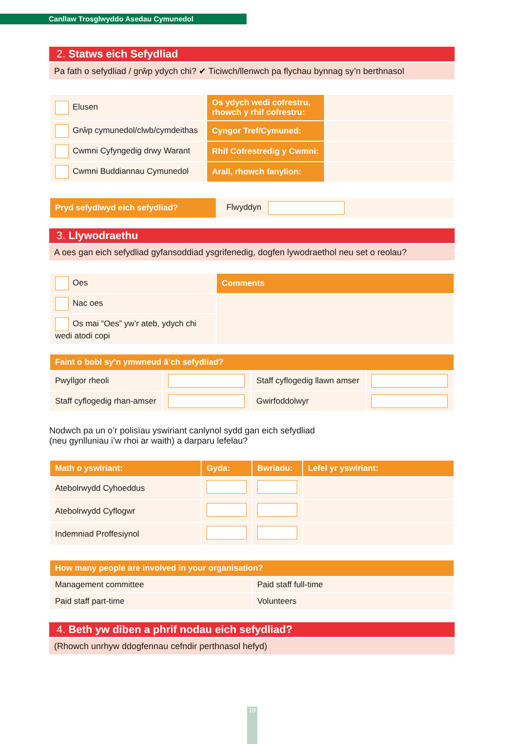Canllaw Trosglwyddo Asedau Cymunedol
2. Statws eich Sefydliad
Pa fath o sefydliad / grŵp ydych chi? ✔ Ticiwch/llenwch pa flychau bynnag sy’n berthnasol
| Elusen | Os ydych wedi cofrestru, rhowch y rhif cofrestru: | |
| Grŵp cymunedol/clwb/cymdeithas | Cyngor Tref/Cymuned: | |
| Cwmni Cyfyngedig drwy Warant | Rhif Cofrestredig y Cwmni: | |
| Cwmni Buddiannau Cymunedol | Arall, rhowch fanylion: | |
| Pryd sefydlwyd eich sefydliad? | Flwyddyn |
3. Llywodraethu
A oes gan eich sefydliad gyfansoddiad ysgrifenedig, dogfen lywodraethol neu set o reolau?
| Oes | Comments |
| Nac oes | |
| Os mai “Oes” yw’r ateb, ydych chi wedi atodi copi | |
| Faint o bobl sy’n ymwneud â’ch sefydliad? | | | |
| --- | --- | --- | --- |
| Pwyllgor rheoli | | Staff cyflogedig llawn amser | |
| Staff cyflogedig rhan-amser | | Gwirfoddolwyr | |
Nodwch pa un o’r polisïau yswiriant canlynol sydd gan eich sefydliad
(neu gynlluniau i’w rhoi ar waith) a darparu lefelau?
| Math o yswiriant: | Gyda: | Bwriadu: | Lefel yr yswiriant: |
| --- | --- | --- | --- |
| Atebolrwydd Cyhoeddus | | | |
| Atebolrwydd Cyflogwr | | | |
| Indemniad Proffesiynol | | | |
| How many people are involved in your organisation? | |
| --- | --- |
| Management committee | Paid staff full-time |
| Paid staff part-time | Volunteers |
4. Beth yw diben a phrif nodau eich sefydliad?
(Rhowch unrhyw ddogfennau cefndir perthnasol hefyd)
19